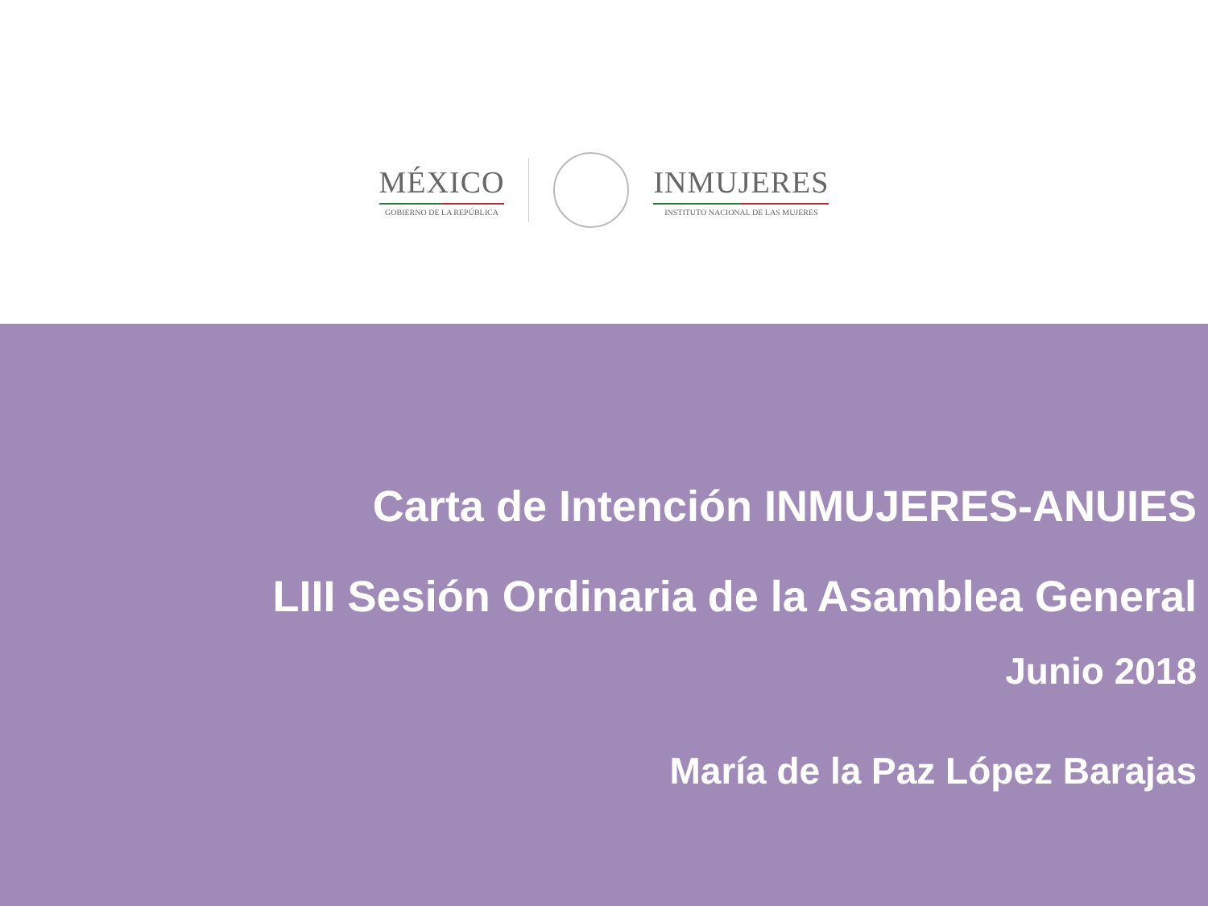MÉXICO
GOBIERNO DE LA REPÚBLICA
INMUJERES
INSTITUTO NACIONAL DE LAS MUJERES
Carta de Intención INMUJERES-ANUIES
LIII Sesión Ordinaria de la Asamblea General
Junio 2018
María de la Paz López Barajas